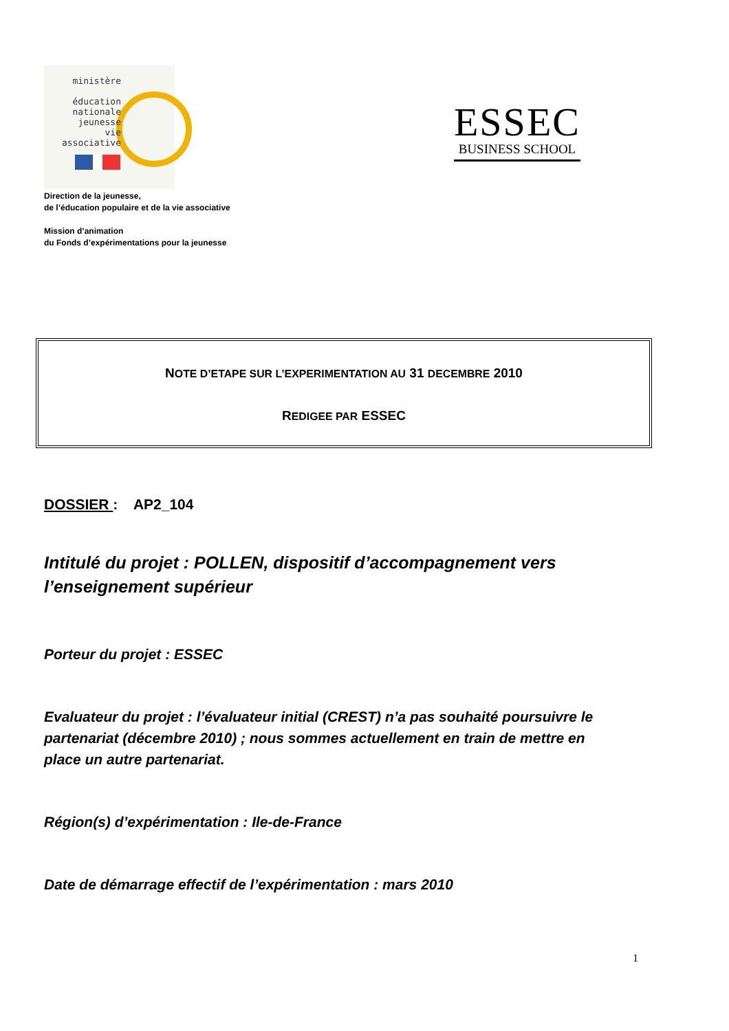ministère
éducation
nationale
jeunesse
vie associative
ESSEC
BUSINESS SCHOOL
Direction de la jeunesse,
de l’éducation populaire et de la vie associative
Mission d’animation
du Fonds d’expérimentations pour la jeunesse
NOTE D’ETAPE SUR L’EXPERIMENTATION AU 31 DECEMBRE 2010
REDIGEE PAR ESSEC
DOSSIER : AP2_104
Intitulé du projet : POLLEN, dispositif d’accompagnement vers l’enseignement supérieur
Porteur du projet : ESSEC
Evaluateur du projet : l’évaluateur initial (CREST) n’a pas souhaité poursuivre le partenariat (décembre 2010) ; nous sommes actuellement en train de mettre en place un autre partenariat.
Région(s) d’expérimentation : Ile-de-France
Date de démarrage effectif de l’expérimentation : mars 2010
1